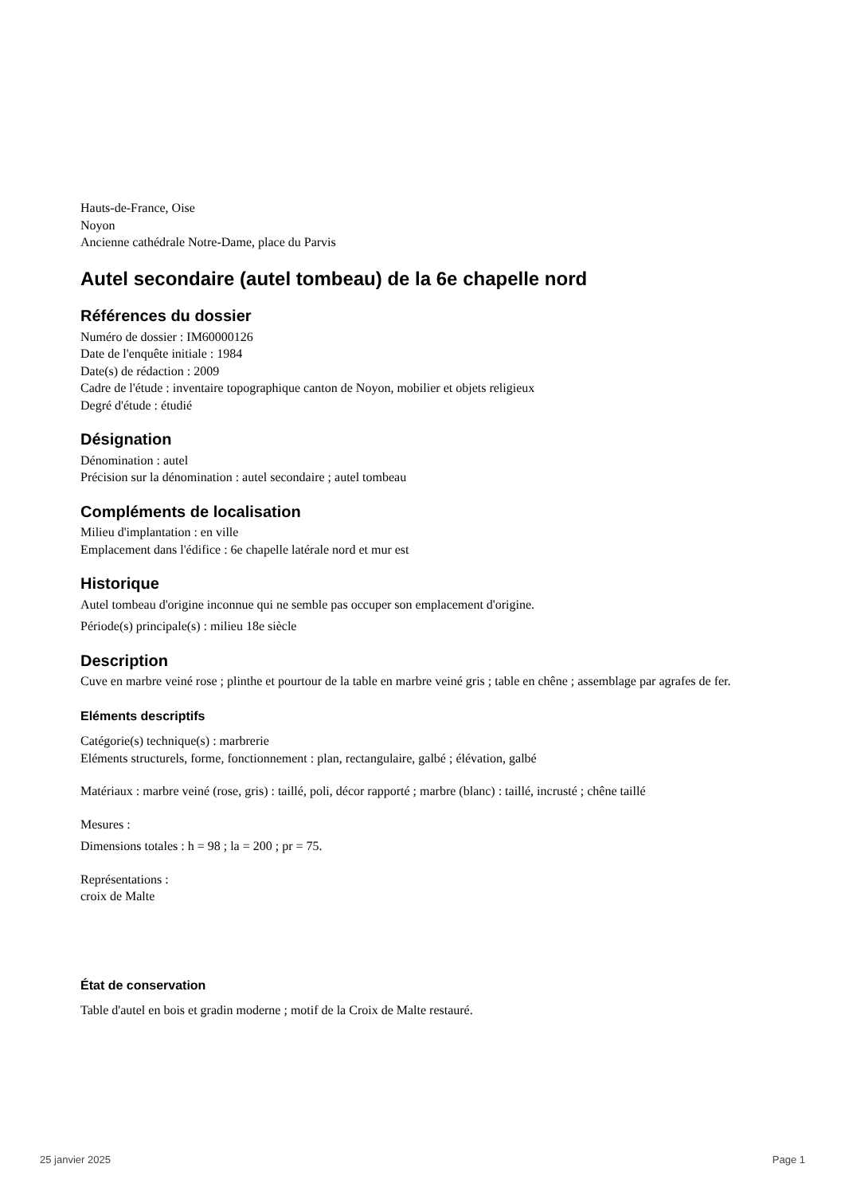Hauts-de-France, Oise
Noyon
Ancienne cathédrale Notre-Dame, place du Parvis
Autel secondaire (autel tombeau) de la 6e chapelle nord
Références du dossier
Numéro de dossier : IM60000126
Date de l'enquête initiale : 1984
Date(s) de rédaction : 2009
Cadre de l'étude : inventaire topographique canton de Noyon, mobilier et objets religieux
Degré d'étude : étudié
Désignation
Dénomination : autel
Précision sur la dénomination : autel secondaire ; autel tombeau
Compléments de localisation
Milieu d'implantation : en ville
Emplacement dans l'édifice : 6e chapelle latérale nord et mur est
Historique
Autel tombeau d'origine inconnue qui ne semble pas occuper son emplacement d'origine.
Période(s) principale(s) : milieu 18e siècle
Description
Cuve en marbre veiné rose ; plinthe et pourtour de la table en marbre veiné gris ; table en chêne ; assemblage par agrafes de fer.
Eléments descriptifs
Catégorie(s) technique(s) : marbrerie
Eléments structurels, forme, fonctionnement : plan, rectangulaire, galbé ; élévation, galbé
Matériaux : marbre veiné (rose, gris) : taillé, poli, décor rapporté ; marbre (blanc) : taillé, incrusté ; chêne taillé
Mesures :
Dimensions totales : h = 98 ; la = 200 ; pr = 75.
Représentations :
croix de Malte
État de conservation
Table d'autel en bois et gradin moderne ; motif de la Croix de Malte restauré.
25 janvier 2025 Page 1